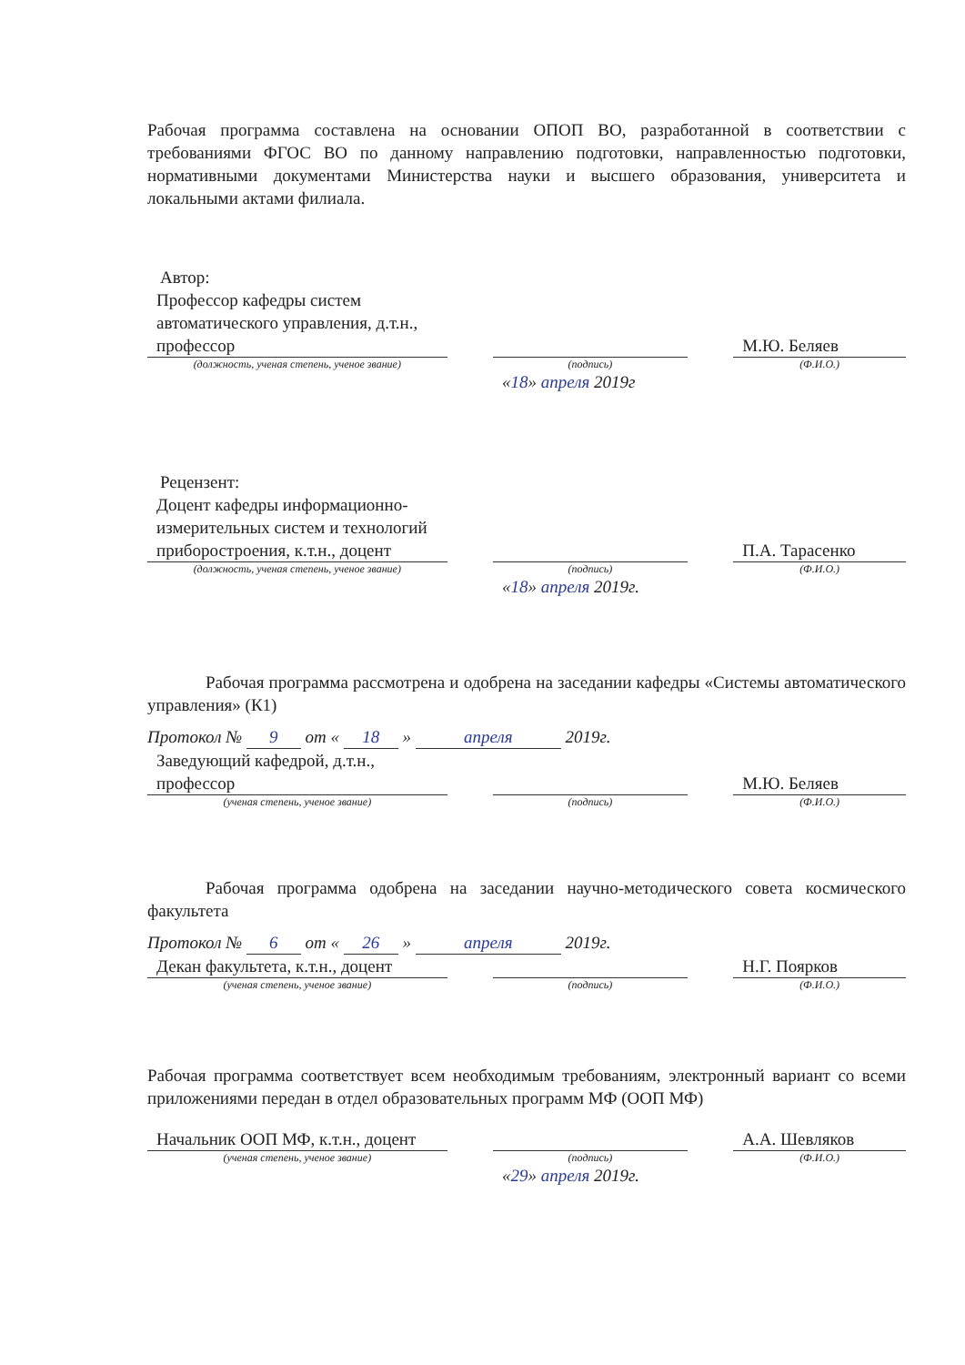Рабочая программа составлена на основании ОПОП ВО, разработанной в соответствии с требованиями ФГОС ВО по данному направлению подготовки, направленностью подготовки, нормативными документами Министерства науки и высшего образования, университета и локальными актами филиала.
Автор:
Профессор кафедры систем автоматического управления, д.т.н., профессор
М.Ю. Беляев
(должность, ученая степень, ученое звание) (подпись) (Ф.И.О.)
«18» апреля 2019г
Рецензент:
Доцент кафедры информационно-измерительных систем и технологий приборостроения, к.т.н., доцент
П.А. Тарасенко
(должность, ученая степень, ученое звание) (подпись) (Ф.И.О.)
«18» апреля 2019г.
Рабочая программа рассмотрена и одобрена на заседании кафедры «Системы автоматического управления» (К1)
Протокол № 9 от « 18 » апреля 2019г.
Заведующий кафедрой, д.т.н., профессор
М.Ю. Беляев
(ученая степень, ученое звание) (подпись) (Ф.И.О.)
Рабочая программа одобрена на заседании научно-методического совета космического факультета
Протокол № 6 от « 26 » апреля 2019г.
Декан факультета, к.т.н., доцент
Н.Г. Поярков
(ученая степень, ученое звание) (подпись) (Ф.И.О.)
Рабочая программа соответствует всем необходимым требованиям, электронный вариант со всеми приложениями передан в отдел образовательных программ МФ (ООП МФ)
Начальник ООП МФ, к.т.н., доцент
А.А. Шевляков
(ученая степень, ученое звание) (подпись) (Ф.И.О.)
«29» апреля 2019г.